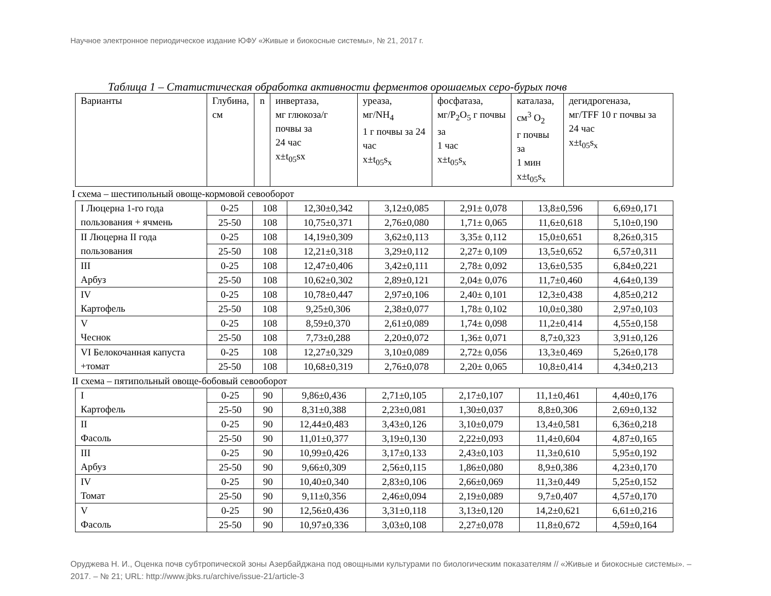Научное электронное периодическое издание ЮФУ «Живые и биокосные системы», № 21, 2017 г.
Таблица 1 – Статистическая обработка активности ферментов орошаемых серо-бурых почв
| Варианты | Глубина, см | n | инвертаза, мг глюкоза/г почвы за 24 час x±t<sub>05</sub>sx | уреаза, мг/NH<sub>4</sub> 1 г почвы за 24 час x±t<sub>05</sub>s<sub>x</sub> | фосфатаза, мг/P<sub>2</sub>O<sub>5</sub> г почвы за 1 час x±t<sub>05</sub>s<sub>x</sub> | каталаза, см<sup>3</sup> O<sub>2</sub> г почвы за 1 мин x±t<sub>05</sub>s<sub>x</sub> | дегидрогеназа, мг/TFF 10 г почвы за 24 час x±t<sub>05</sub>s<sub>x</sub> |
I схема – шестипольный овоще-кормовой севооборот
| I Люцерна 1-го года пользования + ячмень | 0-25 | 108 | 12,30±0,342 | 3,12±0,085 | 2,91± 0,078 | 13,8±0,596 | 6,69±0,171 |
| | 25-50 | 108 | 10,75±0,371 | 2,76±0,080 | 1,71± 0,065 | 11,6±0,618 | 5,10±0,190 |
| II Люцерна II года пользования | 0-25 | 108 | 14,19±0,309 | 3,62±0,113 | 3,35± 0,112 | 15,0±0,651 | 8,26±0,315 |
| | 25-50 | 108 | 12,21±0,318 | 3,29±0,112 | 2,27± 0,109 | 13,5±0,652 | 6,57±0,311 |
| III Арбуз | 0-25 | 108 | 12,47±0,406 | 3,42±0,111 | 2,78± 0,092 | 13,6±0,535 | 6,84±0,221 |
| | 25-50 | 108 | 10,62±0,302 | 2,89±0,121 | 2,04± 0,076 | 11,7±0,460 | 4,64±0,139 |
| IV Картофель | 0-25 | 108 | 10,78±0,447 | 2,97±0,106 | 2,40± 0,101 | 12,3±0,438 | 4,85±0,212 |
| | 25-50 | 108 | 9,25±0,306 | 2,38±0,077 | 1,78± 0,102 | 10,0±0,380 | 2,97±0,103 |
| V Чеснок | 0-25 | 108 | 8,59±0,370 | 2,61±0,089 | 1,74± 0,098 | 11,2±0,414 | 4,55±0,158 |
| | 25-50 | 108 | 7,73±0,288 | 2,20±0,072 | 1,36± 0,071 | 8,7±0,323 | 3,91±0,126 |
| VI Белокочанная капуста +томат | 0-25 | 108 | 12,27±0,329 | 3,10±0,089 | 2,72± 0,056 | 13,3±0,469 | 5,26±0,178 |
| | 25-50 | 108 | 10,68±0,319 | 2,76±0,078 | 2,20± 0,065 | 10,8±0,414 | 4,34±0,213 |
II схема – пятипольный овоще-бобовый севооборот
| I Картофель | 0-25 | 90 | 9,86±0,436 | 2,71±0,105 | 2,17±0,107 | 11,1±0,461 | 4,40±0,176 |
| | 25-50 | 90 | 8,31±0,388 | 2,23±0,081 | 1,30±0,037 | 8,8±0,306 | 2,69±0,132 |
| II Фасоль | 0-25 | 90 | 12,44±0,483 | 3,43±0,126 | 3,10±0,079 | 13,4±0,581 | 6,36±0,218 |
| | 25-50 | 90 | 11,01±0,377 | 3,19±0,130 | 2,22±0,093 | 11,4±0,604 | 4,87±0,165 |
| III Арбуз | 0-25 | 90 | 10,99±0,426 | 3,17±0,133 | 2,43±0,103 | 11,3±0,610 | 5,95±0,192 |
| | 25-50 | 90 | 9,66±0,309 | 2,56±0,115 | 1,86±0,080 | 8,9±0,386 | 4,23±0,170 |
| IV Томат | 0-25 | 90 | 10,40±0,340 | 2,83±0,106 | 2,66±0,069 | 11,3±0,449 | 5,25±0,152 |
| | 25-50 | 90 | 9,11±0,356 | 2,46±0,094 | 2,19±0,089 | 9,7±0,407 | 4,57±0,170 |
| V Фасоль | 0-25 | 90 | 12,56±0,436 | 3,31±0,118 | 3,13±0,120 | 14,2±0,621 | 6,61±0,216 |
| | 25-50 | 90 | 10,97±0,336 | 3,03±0,108 | 2,27±0,078 | 11,8±0,672 | 4,59±0,164 |
Оруджева Н. И., Оценка почв субтропической зоны Азербайджана под овощными культурами по биологическим показателям // «Живые и биокосные системы». – 2017. – № 21; URL: http://www.jbks.ru/archive/issue-21/article-3